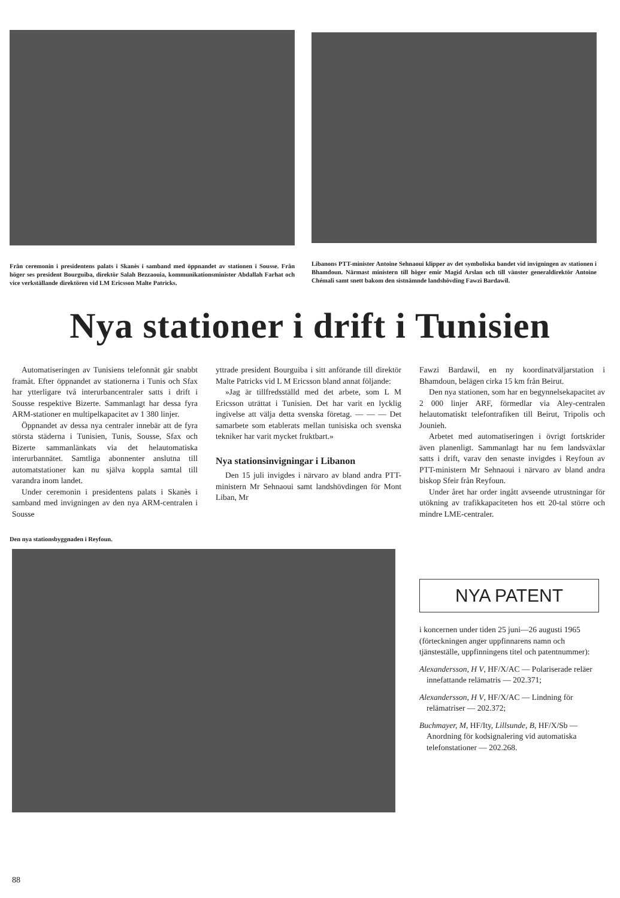Från ceremonin i presidentens palats i Skanès i samband med öppnandet av stationen i Sousse. Från höger ses president Bourguiba, direktör Salah Bezzaouia, kommunikationsminister Abdallah Farhat och vice verkställande direktören vid LM Ericsson Malte Patricks.
Libanons PTT-minister Antoine Sehnaoui klipper av det symboliska bandet vid invigningen av stationen i Bhamdoun. Närmast ministern till höger emir Magid Arslan och till vänster generaldirektör Antoine Chémali samt snett bakom den sistnämnde landshövding Fawzi Bardawil.
Nya stationer i drift i Tunisien
Automatiseringen av Tunisiens telefonnät går snabbt framåt. Efter öppnandet av stationerna i Tunis och Sfax har ytterligare två interurbancentraler satts i drift i Sousse respektive Bizerte. Sammanlagt har dessa fyra ARM-stationer en multipelkapacitet av 1 380 linjer.
Öppnandet av dessa nya centraler innebär att de fyra största städerna i Tunisien, Tunis, Sousse, Sfax och Bizerte sammanlänkats via det helautomatiska interurbannätet. Samtliga abonnenter anslutna till automatstationer kan nu själva koppla samtal till varandra inom landet.
Under ceremonin i presidentens palats i Skanès i samband med invigningen av den nya ARM-centralen i Sousse
Den nya stationsbyggnaden i Reyfoun.
yttrade president Bourguiba i sitt anförande till direktör Malte Patricks vid L M Ericsson bland annat följande:
»Jag är tillfredsställd med det arbete, som L M Ericsson uträttat i Tunisien. Det har varit en lycklig ingivelse att välja detta svenska företag. — — — Det samarbete som etablerats mellan tunisiska och svenska tekniker har varit mycket fruktbart.»
Nya stationsinvigningar i Libanon
Den 15 juli invigdes i närvaro av bland andra PTT-ministern Mr Sehnaoui samt landshövdingen för Mont Liban, Mr
Fawzi Bardawil, en ny koordinatväljarstation i Bhamdoun, belägen cirka 15 km från Beirut.
Den nya stationen, som har en begynnelsekapacitet av 2 000 linjer ARF, förmedlar via Aley-centralen helautomatiskt telefontrafiken till Beirut, Tripolis och Jounieh.
Arbetet med automatiseringen i övrigt fortskrider även planenligt. Sammanlagt har nu fem landsväxlar satts i drift, varav den senaste invigdes i Reyfoun av PTT-ministern Mr Sehnaoui i närvaro av bland andra biskop Sfeir från Reyfoun.
Under året har order ingått avseende utrustningar för utökning av trafikkapaciteten hos ett 20-tal större och mindre LME-centraler.
NYA PATENT
i koncernen under tiden 25 juni—26 augusti 1965 (förteckningen anger uppfinnarens namn och tjänsteställe, uppfinningens titel och patentnummer):
Alexandersson, H V, HF/X/AC — Polariserade reläer innefattande relämatris — 202.371;
Alexandersson, H V, HF/X/AC — Lindning för relämatriser — 202.372;
Buchmayer, M, HF/Ity, Lillsunde, B, HF/X/Sb — Anordning för kodsignalering vid automatiska telefonstationer — 202.268.
88